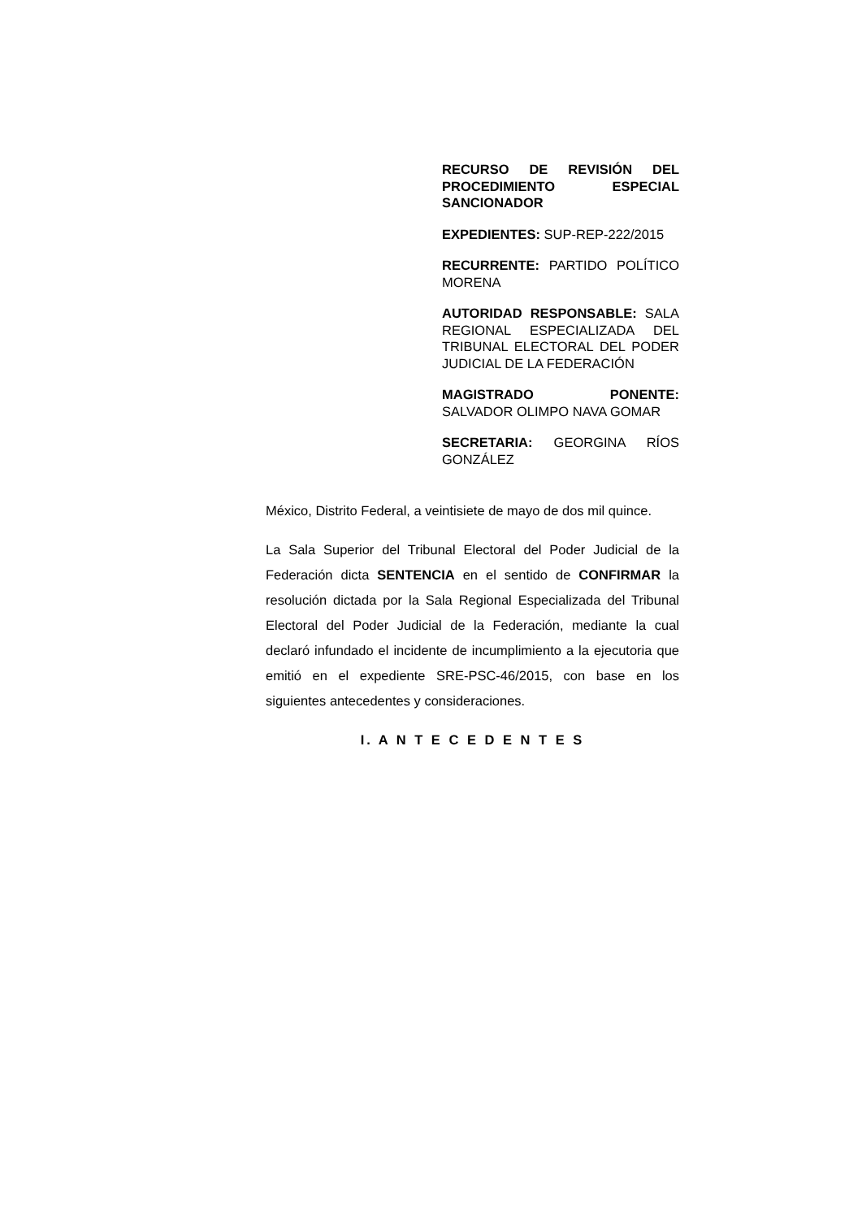RECURSO DE REVISIÓN DEL PROCEDIMIENTO ESPECIAL SANCIONADOR
EXPEDIENTES: SUP-REP-222/2015
RECURRENTE: PARTIDO POLÍTICO MORENA
AUTORIDAD RESPONSABLE: SALA REGIONAL ESPECIALIZADA DEL TRIBUNAL ELECTORAL DEL PODER JUDICIAL DE LA FEDERACIÓN
MAGISTRADO PONENTE: SALVADOR OLIMPO NAVA GOMAR
SECRETARIA: GEORGINA RÍOS GONZÁLEZ
México, Distrito Federal, a veintisiete de mayo de dos mil quince.
La Sala Superior del Tribunal Electoral del Poder Judicial de la Federación dicta SENTENCIA en el sentido de CONFIRMAR la resolución dictada por la Sala Regional Especializada del Tribunal Electoral del Poder Judicial de la Federación, mediante la cual declaró infundado el incidente de incumplimiento a la ejecutoria que emitió en el expediente SRE-PSC-46/2015, con base en los siguientes antecedentes y consideraciones.
I. A N T E C E D E N T E S